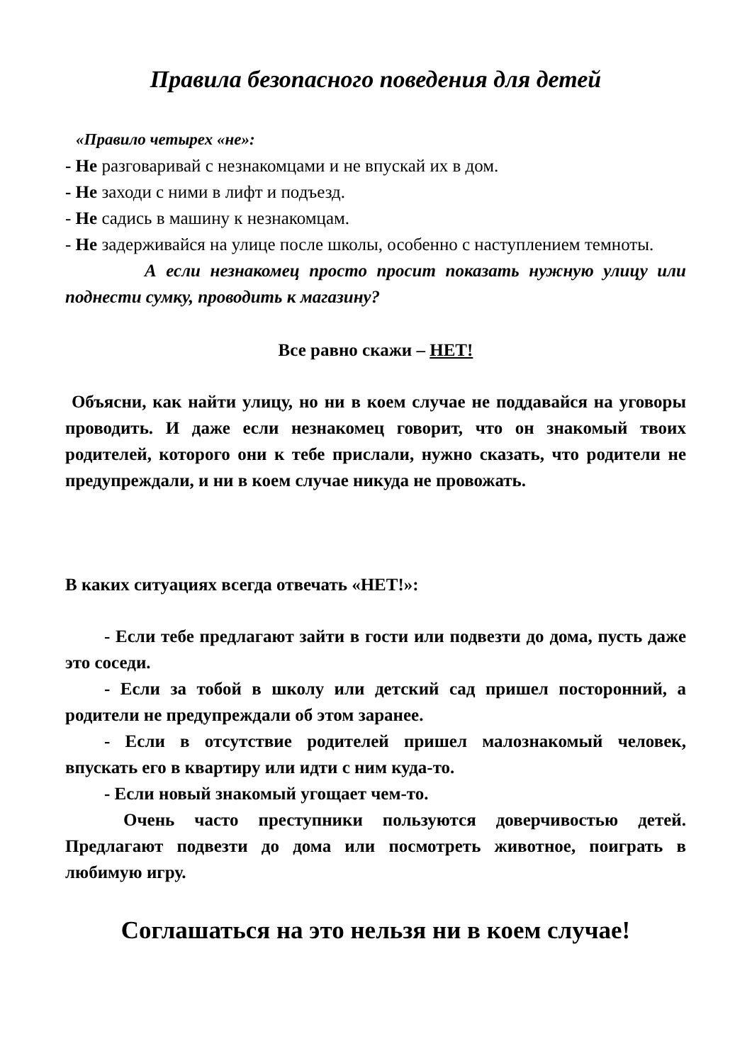Правила безопасного поведения для детей
«Правило четырех «не»:
- Не разговаривай с незнакомцами и не впускай их в дом.
- Не заходи с ними в лифт и подъезд.
- Не садись в машину к незнакомцам.
- Не задерживайся на улице после школы, особенно с наступлением темноты.
А если незнакомец просто просит показать нужную улицу или поднести сумку, проводить к магазину?
Все равно скажи – НЕТ!
Объясни, как найти улицу, но ни в коем случае не поддавайся на уговоры проводить. И даже если незнакомец говорит, что он знакомый твоих родителей, которого они к тебе прислали, нужно сказать, что родители не предупреждали, и ни в коем случае никуда не провожать.
В каких ситуациях всегда отвечать «НЕТ!»:
- Если тебе предлагают зайти в гости или подвезти до дома, пусть даже это соседи.
- Если за тобой в школу или детский сад пришел посторонний, а родители не предупреждали об этом заранее.
- Если в отсутствие родителей пришел малознакомый человек, впускать его в квартиру или идти с ним куда-то.
- Если новый знакомый угощает чем-то.
Очень часто преступники пользуются доверчивостью детей. Предлагают подвезти до дома или посмотреть животное, поиграть в любимую игру.
Соглашаться на это нельзя ни в коем случае!